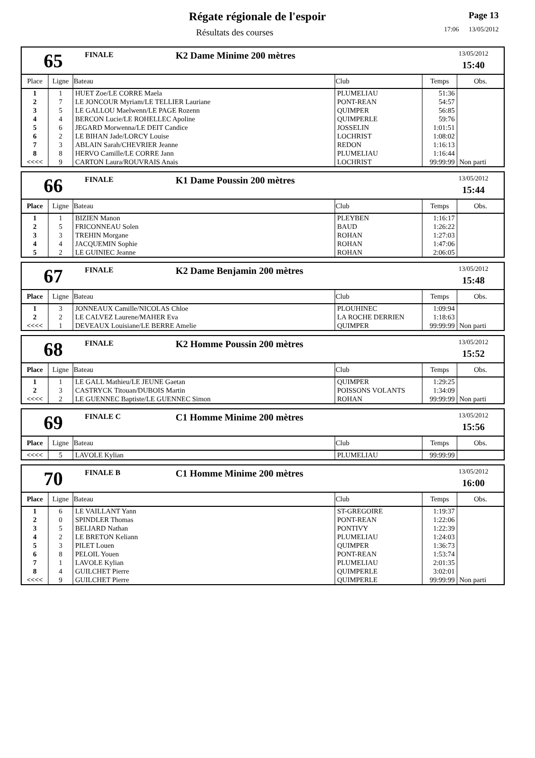Régate régionale de l'espoir
Résultats des courses
Page 13
17:06 13/05/2012
65
FINALE
K2 Dame Minime 200 mètres
13/05/2012
15:40
| Place | Ligne | Bateau | Club | Temps | Obs. |
| --- | --- | --- | --- | --- | --- |
| 1 | 1 | HUET Zoe/LE CORRE Maela | PLUMELIAU | 51:36 | |
| 2 | 7 | LE JONCOUR Myriam/LE TELLIER Lauriane | PONT-REAN | 54:57 | |
| 3 | 5 | LE GALLOU Maelwenn/LE PAGE Rozenn | QUIMPER | 56:85 | |
| 4 | 4 | BERCON Lucie/LE ROHELLEC Apoline | QUIMPERLE | 59:76 | |
| 5 | 6 | JEGARD Morwenna/LE DEIT Candice | JOSSELIN | 1:01:51 | |
| 6 | 2 | LE BIHAN Jade/LORCY Louise | LOCHRIST | 1:08:02 | |
| 7 | 3 | ABLAIN Sarah/CHEVRIER Jeanne | REDON | 1:16:13 | |
| 8 | 8 | HERVO Camille/LE CORRE Jann | PLUMELIAU | 1:16:44 | |
| <<<< | 9 | CARTON Laura/ROUVRAIS Anais | LOCHRIST | 99:99:99 | Non parti |
66
FINALE
K1 Dame Poussin 200 mètres
13/05/2012
15:44
| Place | Ligne | Bateau | Club | Temps | Obs. |
| --- | --- | --- | --- | --- | --- |
| 1 | 1 | BIZIEN Manon | PLEYBEN | 1:16:17 | |
| 2 | 5 | FRICONNEAU Solen | BAUD | 1:26:22 | |
| 3 | 3 | TREHIN Morgane | ROHAN | 1:27:03 | |
| 4 | 4 | JACQUEMIN Sophie | ROHAN | 1:47:06 | |
| 5 | 2 | LE GUINIEC Jeanne | ROHAN | 2:06:05 | |
67
FINALE
K2 Dame Benjamin 200 mètres
13/05/2012
15:48
| Place | Ligne | Bateau | Club | Temps | Obs. |
| --- | --- | --- | --- | --- | --- |
| 1 | 3 | JONNEAUX Camille/NICOLAS Chloe | PLOUHINEC | 1:09:94 | |
| 2 | 2 | LE CALVEZ Laurene/MAHER Eva | LA ROCHE DERRIEN | 1:18:63 | |
| <<<< | 1 | DEVEAUX Louisiane/LE BERRE Amelie | QUIMPER | 99:99:99 | Non parti |
68
FINALE
K2 Homme Poussin 200 mètres
13/05/2012
15:52
| Place | Ligne | Bateau | Club | Temps | Obs. |
| --- | --- | --- | --- | --- | --- |
| 1 | 1 | LE GALL Mathieu/LE JEUNE Gaetan | QUIMPER | 1:29:25 | |
| 2 | 3 | CASTRYCK Titouan/DUBOIS Martin | POISSONS VOLANTS | 1:34:09 | |
| <<<< | 2 | LE GUENNEC Baptiste/LE GUENNEC Simon | ROHAN | 99:99:99 | Non parti |
69
FINALE C
C1 Homme Minime 200 mètres
13/05/2012
15:56
| Place | Ligne | Bateau | Club | Temps | Obs. |
| --- | --- | --- | --- | --- | --- |
| <<<< | 5 | LAVOLE Kylian | PLUMELIAU | 99:99:99 | |
70
FINALE B
C1 Homme Minime 200 mètres
13/05/2012
16:00
| Place | Ligne | Bateau | Club | Temps | Obs. |
| --- | --- | --- | --- | --- | --- |
| 1 | 6 | LE VAILLANT Yann | ST-GREGOIRE | 1:19:37 | |
| 2 | 0 | SPINDLER Thomas | PONT-REAN | 1:22:06 | |
| 3 | 5 | BELIARD Nathan | PONTIVY | 1:22:39 | |
| 4 | 2 | LE BRETON Keliann | PLUMELIAU | 1:24:03 | |
| 5 | 3 | PILET Louen | QUIMPER | 1:36:73 | |
| 6 | 8 | PELOIL Youen | PONT-REAN | 1:53:74 | |
| 7 | 1 | LAVOLE Kylian | PLUMELIAU | 2:01:35 | |
| 8 | 4 | GUILCHET Pierre | QUIMPERLE | 3:02:01 | |
| <<<< | 9 | GUILCHET Pierre | QUIMPERLE | 99:99:99 | Non parti |